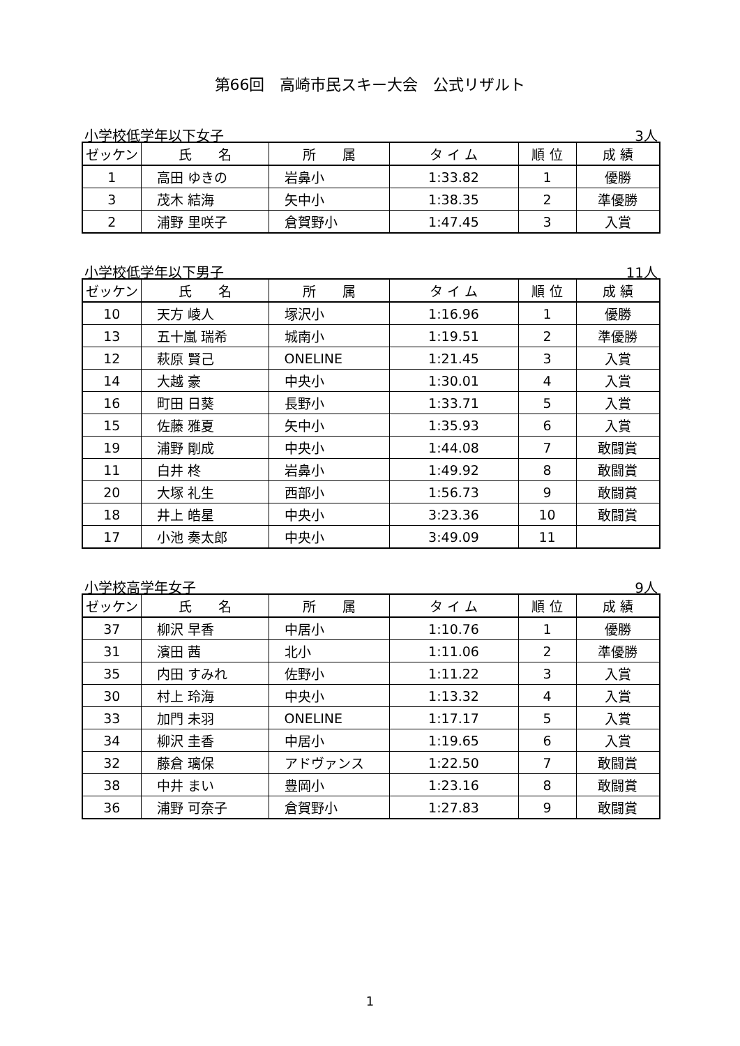第66回　高崎市民スキー大会　公式リザルト
小学校低学年以下女子 3人
| ゼッケン | 氏 名 | 所 属 | タ イ ム | 順 位 | 成 績 |
| --- | --- | --- | --- | --- | --- |
| 1 | 高田 ゆきの | 岩鼻小 | 1:33.82 | 1 | 優勝 |
| 3 | 茂木 結海 | 矢中小 | 1:38.35 | 2 | 準優勝 |
| 2 | 浦野 里咲子 | 倉賀野小 | 1:47.45 | 3 | 入賞 |
小学校低学年以下男子 11人
| ゼッケン | 氏 名 | 所 属 | タ イ ム | 順 位 | 成 績 |
| --- | --- | --- | --- | --- | --- |
| 10 | 天方 崚人 | 塚沢小 | 1:16.96 | 1 | 優勝 |
| 13 | 五十嵐 瑞希 | 城南小 | 1:19.51 | 2 | 準優勝 |
| 12 | 萩原 賢己 | ONELINE | 1:21.45 | 3 | 入賞 |
| 14 | 大越 豪 | 中央小 | 1:30.01 | 4 | 入賞 |
| 16 | 町田 日葵 | 長野小 | 1:33.71 | 5 | 入賞 |
| 15 | 佐藤 雅夏 | 矢中小 | 1:35.93 | 6 | 入賞 |
| 19 | 浦野 剛成 | 中央小 | 1:44.08 | 7 | 敢闘賞 |
| 11 | 白井 柊 | 岩鼻小 | 1:49.92 | 8 | 敢闘賞 |
| 20 | 大塚 礼生 | 西部小 | 1:56.73 | 9 | 敢闘賞 |
| 18 | 井上 皓星 | 中央小 | 3:23.36 | 10 | 敢闘賞 |
| 17 | 小池 奏太郎 | 中央小 | 3:49.09 | 11 | |
小学校高学年女子 9人
| ゼッケン | 氏 名 | 所 属 | タ イ ム | 順 位 | 成 績 |
| --- | --- | --- | --- | --- | --- |
| 37 | 柳沢 早香 | 中居小 | 1:10.76 | 1 | 優勝 |
| 31 | 濱田 茜 | 北小 | 1:11.06 | 2 | 準優勝 |
| 35 | 内田 すみれ | 佐野小 | 1:11.22 | 3 | 入賞 |
| 30 | 村上 玲海 | 中央小 | 1:13.32 | 4 | 入賞 |
| 33 | 加門 未羽 | ONELINE | 1:17.17 | 5 | 入賞 |
| 34 | 柳沢 圭香 | 中居小 | 1:19.65 | 6 | 入賞 |
| 32 | 藤倉 璃保 | アドヴァンス | 1:22.50 | 7 | 敢闘賞 |
| 38 | 中井 まい | 豊岡小 | 1:23.16 | 8 | 敢闘賞 |
| 36 | 浦野 可奈子 | 倉賀野小 | 1:27.83 | 9 | 敢闘賞 |
1